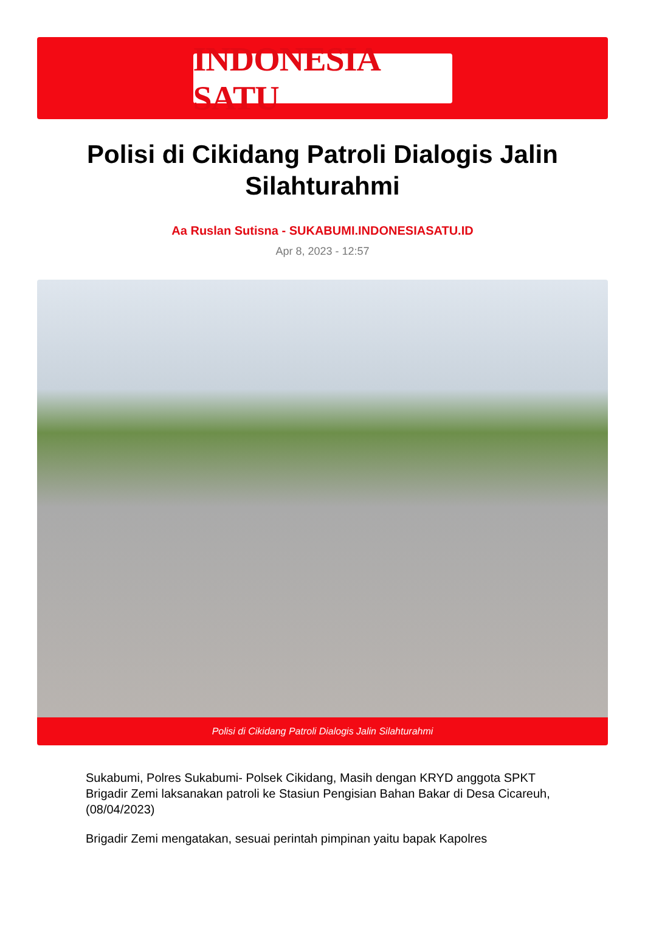INDONESIA SATU
Polisi di Cikidang Patroli Dialogis Jalin Silahturahmi
Aa Ruslan Sutisna - SUKABUMI.INDONESIASATU.ID
Apr 8, 2023 - 12:57
Polisi di Cikidang Patroli Dialogis Jalin Silahturahmi
Sukabumi, Polres Sukabumi- Polsek Cikidang, Masih dengan KRYD anggota SPKT Brigadir Zemi laksanakan patroli ke Stasiun Pengisian Bahan Bakar di Desa Cicareuh, (08/04/2023)
Brigadir Zemi mengatakan, sesuai perintah pimpinan yaitu bapak Kapolres